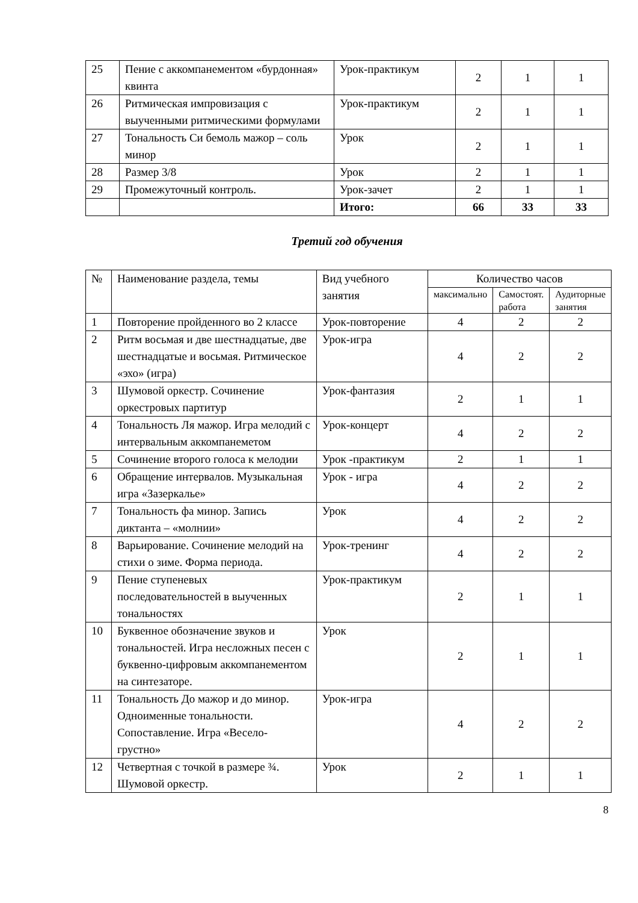| 25 | Пение с аккомпанементом «бурдонная» квинта | Урок-практикум | 2 | 1 | 1 |
| 26 | Ритмическая импровизация с выученными ритмическими формулами | Урок-практикум | 2 | 1 | 1 |
| 27 | Тональность Си бемоль мажор – соль минор | Урок | 2 | 1 | 1 |
| 28 | Размер 3/8 | Урок | 2 | 1 | 1 |
| 29 | Промежуточный контроль. | Урок-зачет | 2 | 1 | 1 |
| | | Итого: | 66 | 33 | 33 |
Третий год обучения
| № | Наименование раздела, темы | Вид учебного занятия | Количество часов | | |
| --- | --- | --- | --- | --- | --- |
| | | | максимально | Самостоят. работа | Аудиторные занятия |
| 1 | Повторение пройденного во 2 классе | Урок-повторение | 4 | 2 | 2 |
| 2 | Ритм восьмая и две шестнадцатые, две шестнадцатые и восьмая. Ритмическое «эхо» (игра) | Урок-игра | 4 | 2 | 2 |
| 3 | Шумовой оркестр. Сочинение оркестровых партитур | Урок-фантазия | 2 | 1 | 1 |
| 4 | Тональность Ля мажор. Игра мелодий с интервальным аккомпанеметом | Урок-концерт | 4 | 2 | 2 |
| 5 | Сочинение второго голоса к мелодии | Урок -практикум | 2 | 1 | 1 |
| 6 | Обращение интервалов. Музыкальная игра «Зазеркалье» | Урок - игра | 4 | 2 | 2 |
| 7 | Тональность фа минор. Запись диктанта – «молнии» | Урок | 4 | 2 | 2 |
| 8 | Варьирование. Сочинение мелодий на стихи о зиме. Форма периода. | Урок-тренинг | 4 | 2 | 2 |
| 9 | Пение ступеневых последовательностей в выученных тональностях | Урок-практикум | 2 | 1 | 1 |
| 10 | Буквенное обозначение звуков и тональностей. Игра несложных песен с буквенно-цифровым аккомпанементом на синтезаторе. | Урок | 2 | 1 | 1 |
| 11 | Тональность До мажор и до минор. Одноименные тональности. Сопоставление. Игра «Весело-грустно» | Урок-игра | 4 | 2 | 2 |
| 12 | Четвертная с точкой в размере ¾. Шумовой оркестр. | Урок | 2 | 1 | 1 |
8